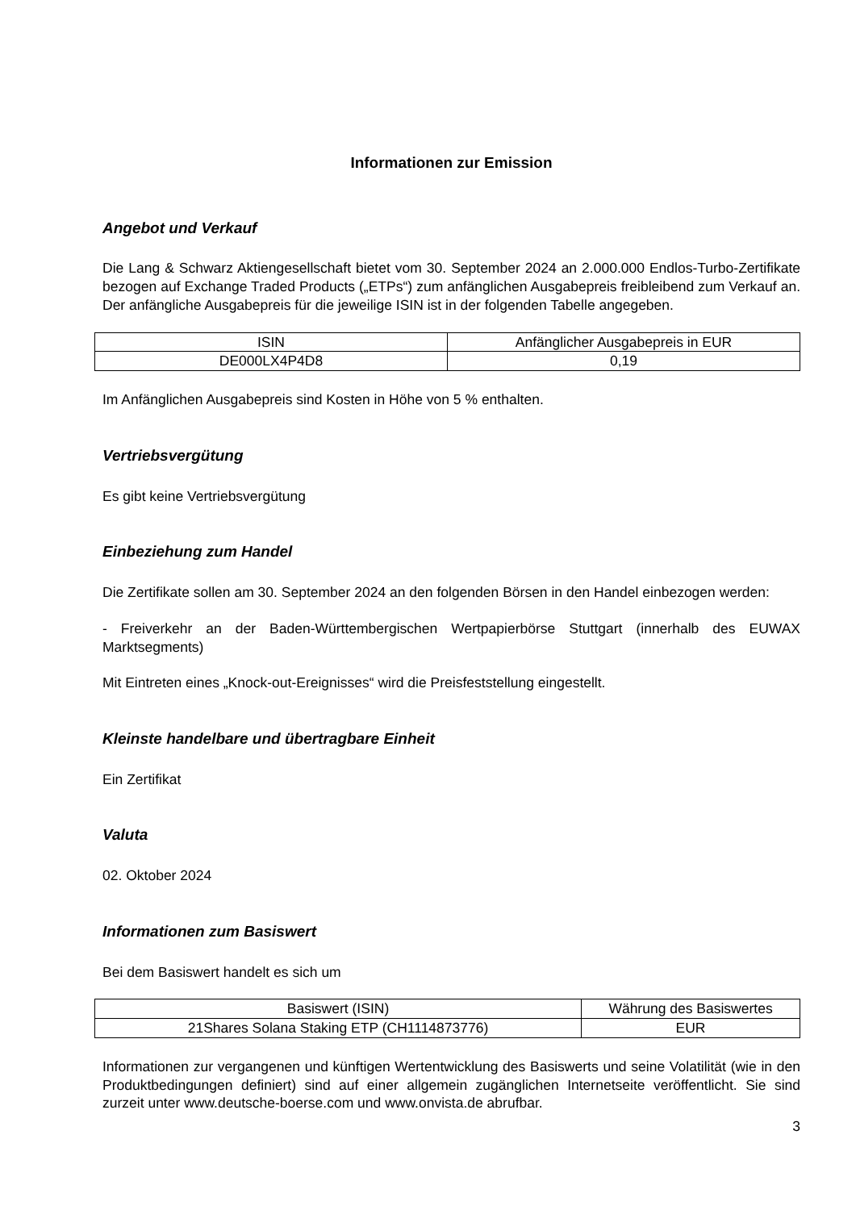Informationen zur Emission
Angebot und Verkauf
Die Lang & Schwarz Aktiengesellschaft bietet vom 30. September 2024 an 2.000.000 Endlos-Turbo-Zertifikate bezogen auf Exchange Traded Products („ETPs“) zum anfänglichen Ausgabepreis freibleibend zum Verkauf an. Der anfängliche Ausgabepreis für die jeweilige ISIN ist in der folgenden Tabelle angegeben.
| ISIN | Anfänglicher Ausgabepreis in EUR |
| DE000LX4P4D8 | 0,19 |
Im Anfänglichen Ausgabepreis sind Kosten in Höhe von 5 % enthalten.
Vertriebsvergütung
Es gibt keine Vertriebsvergütung
Einbeziehung zum Handel
Die Zertifikate sollen am 30. September 2024 an den folgenden Börsen in den Handel einbezogen werden:
- Freiverkehr an der Baden-Württembergischen Wertpapierbörse Stuttgart (innerhalb des EUWAX Marktsegments)
Mit Eintreten eines „Knock-out-Ereignisses“ wird die Preisfeststellung eingestellt.
Kleinste handelbare und übertragbare Einheit
Ein Zertifikat
Valuta
02. Oktober 2024
Informationen zum Basiswert
Bei dem Basiswert handelt es sich um
| Basiswert (ISIN) | Währung des Basiswertes |
| 21Shares Solana Staking ETP (CH1114873776) | EUR |
Informationen zur vergangenen und künftigen Wertentwicklung des Basiswerts und seine Volatilität (wie in den Produktbedingungen definiert) sind auf einer allgemein zugänglichen Internetseite veröffentlicht. Sie sind zurzeit unter www.deutsche-boerse.com und www.onvista.de abrufbar.
3